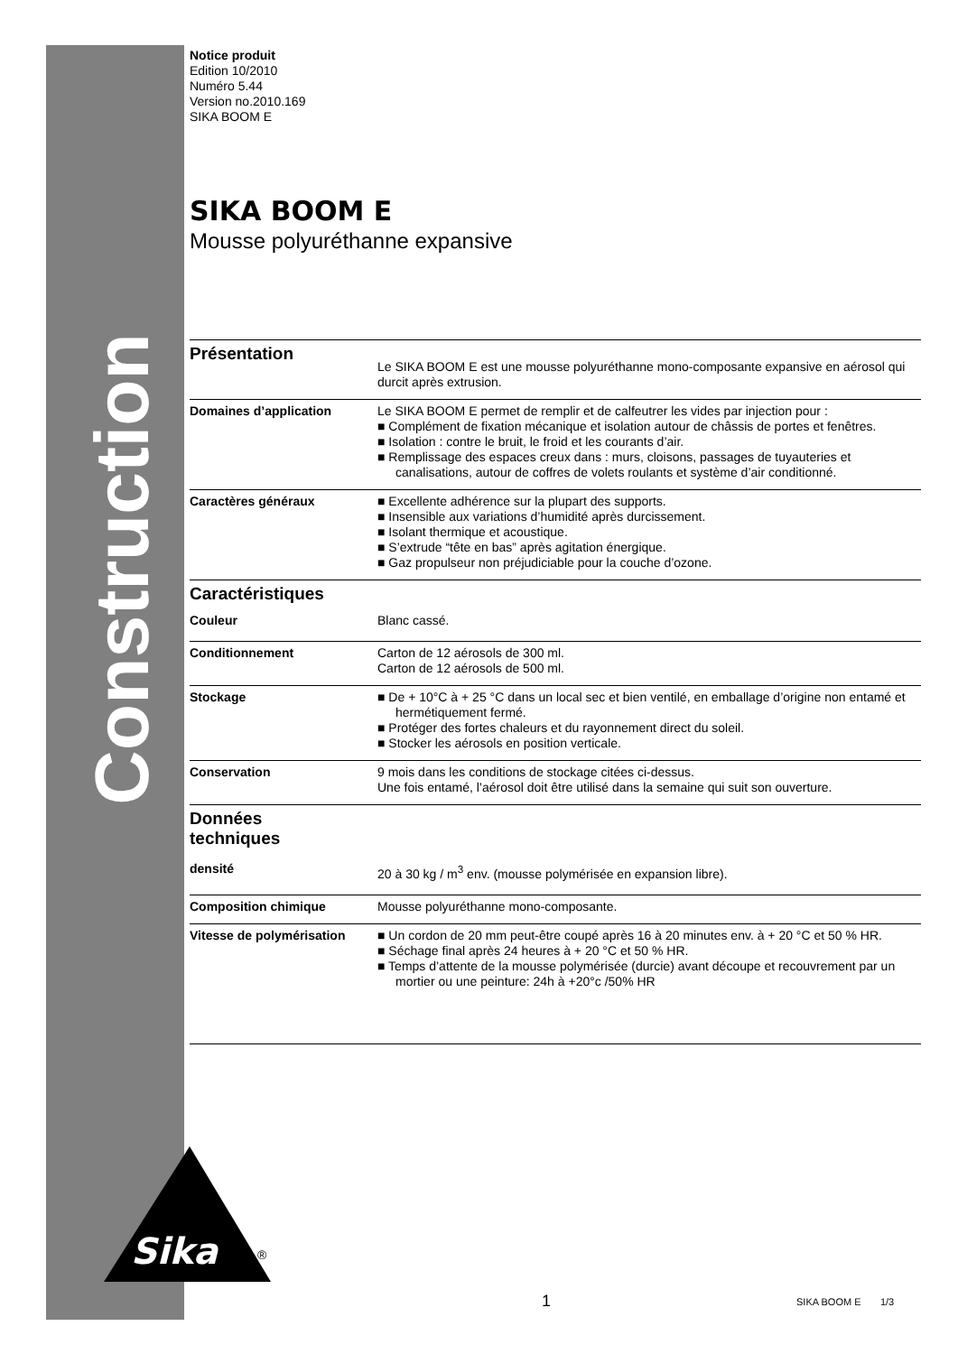Construction
Notice produit
Edition 10/2010
Numéro 5.44
Version no.2010.169
SIKA BOOM E
SIKA BOOM E
Mousse polyuréthanne expansive
Présentation
Le SIKA BOOM E est une mousse polyuréthanne mono-composante expansive en aérosol qui durcit après extrusion.
Domaines d’application
Le SIKA BOOM E permet de remplir et de calfeutrer les vides par injection pour :
■ Complément de fixation mécanique et isolation autour de châssis de portes et fenêtres.
■ Isolation : contre le bruit, le froid et les courants d’air.
■ Remplissage des espaces creux dans : murs, cloisons, passages de tuyauteries et canalisations, autour de coffres de volets roulants et système d’air conditionné.
Caractères généraux
■ Excellente adhérence sur la plupart des supports.
■ Insensible aux variations d’humidité après durcissement.
■ Isolant thermique et acoustique.
■ S’extrude “tête en bas” après agitation énergique.
■ Gaz propulseur non préjudiciable pour la couche d’ozone.
Caractéristiques
Couleur
Blanc cassé.
Conditionnement
Carton de 12 aérosols de 300 ml.
Carton de 12 aérosols de 500 ml.
Stockage
■ De + 10°C à + 25 °C dans un local sec et bien ventilé, en emballage d’origine non entamé et hermétiquement fermé.
■ Protéger des fortes chaleurs et du rayonnement direct du soleil.
■ Stocker les aérosols en position verticale.
Conservation
9 mois dans les conditions de stockage citées ci-dessus.
Une fois entamé, l’aérosol doit être utilisé dans la semaine qui suit son ouverture.
Données
techniques
densité
20 à 30 kg / m<sup>3</sup> env. (mousse polymérisée en expansion libre).
Composition chimique
Mousse polyuréthanne mono-composante.
Vitesse de polymérisation
■ Un cordon de 20 mm peut-être coupé après 16 à 20 minutes env. à + 20 °C et 50 % HR.
■ Séchage final après 24 heures à + 20 °C et 50 % HR.
■ Temps d’attente de la mousse polymérisée (durcie) avant découpe et recouvrement par un mortier ou une peinture: 24h à +20°c /50% HR
Sika
®
1 SIKA BOOM E 1/3